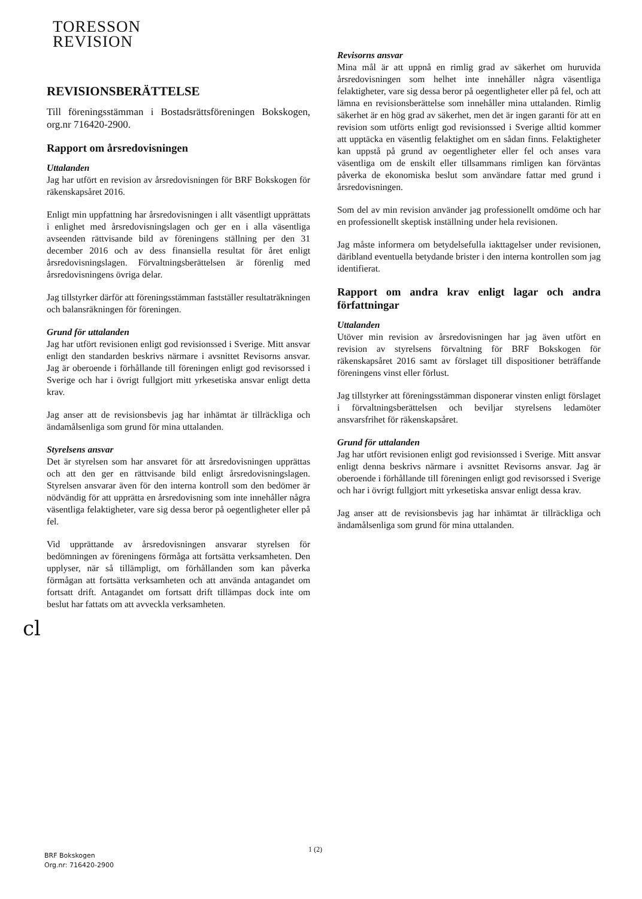TORESSON
REVISION
REVISIONSBERÄTTELSE
Till föreningsstämman i Bostadsrättsföreningen Bokskogen, org.nr 716420-2900.
Rapport om årsredovisningen
Uttalanden
Jag har utfört en revision av årsredovisningen för BRF Bokskogen för räkenskapsåret 2016.
Enligt min uppfattning har årsredovisningen i allt väsentligt upprättats i enlighet med årsredovisningslagen och ger en i alla väsentliga avseenden rättvisande bild av föreningens ställning per den 31 december 2016 och av dess finansiella resultat för året enligt årsredovisningslagen. Förvaltningsberättelsen är förenlig med årsredovisningens övriga delar.
Jag tillstyrker därför att föreningsstämman fastställer resultaträkningen och balansräkningen för föreningen.
Grund för uttalanden
Jag har utfört revisionen enligt god revisionssed i Sverige. Mitt ansvar enligt den standarden beskrivs närmare i avsnittet Revisorns ansvar. Jag är oberoende i förhållande till föreningen enligt god revisorssed i Sverige och har i övrigt fullgjort mitt yrkesetiska ansvar enligt detta krav.
Jag anser att de revisionsbevis jag har inhämtat är tillräckliga och ändamålsenliga som grund för mina uttalanden.
Styrelsens ansvar
Det är styrelsen som har ansvaret för att årsredovisningen upprättas och att den ger en rättvisande bild enligt årsredovisningslagen. Styrelsen ansvarar även för den interna kontroll som den bedömer är nödvändig för att upprätta en årsredovisning som inte innehåller några väsentliga felaktigheter, vare sig dessa beror på oegentligheter eller på fel.
Vid upprättande av årsredovisningen ansvarar styrelsen för bedömningen av föreningens förmåga att fortsätta verksamheten. Den upplyser, när så tillämpligt, om förhållanden som kan påverka förmågan att fortsätta verksamheten och att använda antagandet om fortsatt drift. Antagandet om fortsatt drift tillämpas dock inte om beslut har fattats om att avveckla verksamheten.
cl
Revisorns ansvar
Mina mål är att uppnå en rimlig grad av säkerhet om huruvida årsredovisningen som helhet inte innehåller några väsentliga felaktigheter, vare sig dessa beror på oegentligheter eller på fel, och att lämna en revisionsberättelse som innehåller mina uttalanden. Rimlig säkerhet är en hög grad av säkerhet, men det är ingen garanti för att en revision som utförts enligt god revisionssed i Sverige alltid kommer att upptäcka en väsentlig felaktighet om en sådan finns. Felaktigheter kan uppstå på grund av oegentligheter eller fel och anses vara väsentliga om de enskilt eller tillsammans rimligen kan förväntas påverka de ekonomiska beslut som användare fattar med grund i årsredovisningen.
Som del av min revision använder jag professionellt omdöme och har en professionellt skeptisk inställning under hela revisionen.
Jag måste informera om betydelsefulla iakttagelser under revisionen, däribland eventuella betydande brister i den interna kontrollen som jag identifierat.
Rapport om andra krav enligt lagar och andra författningar
Uttalanden
Utöver min revision av årsredovisningen har jag även utfört en revision av styrelsens förvaltning för BRF Bokskogen för räkenskapsåret 2016 samt av förslaget till dispositioner beträffande föreningens vinst eller förlust.
Jag tillstyrker att föreningsstämman disponerar vinsten enligt förslaget i förvaltningsberättelsen och beviljar styrelsens ledamöter ansvarsfrihet för räkenskapsåret.
Grund för uttalanden
Jag har utfört revisionen enligt god revisionssed i Sverige. Mitt ansvar enligt denna beskrivs närmare i avsnittet Revisorns ansvar. Jag är oberoende i förhållande till föreningen enligt god revisorssed i Sverige och har i övrigt fullgjort mitt yrkesetiska ansvar enligt dessa krav.
Jag anser att de revisionsbevis jag har inhämtat är tillräckliga och ändamålsenliga som grund för mina uttalanden.
1 (2)
BRF Bokskogen
Org.nr: 716420-2900